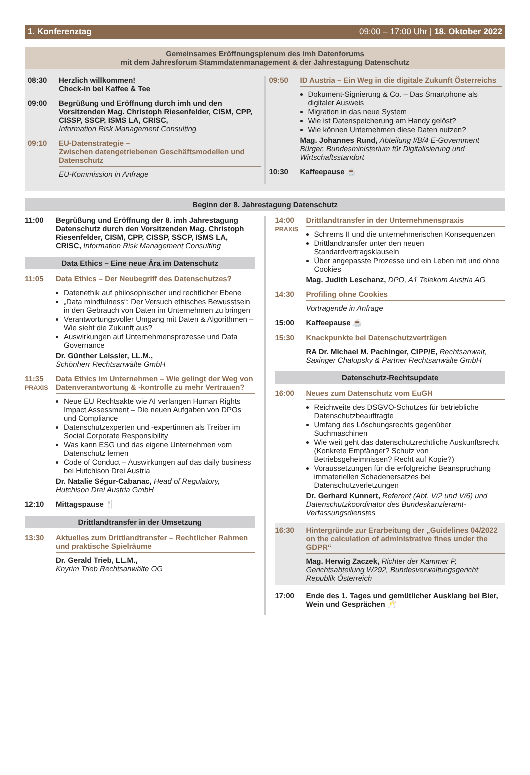1. Konferenztag 09:00 – 17:00 Uhr | 18. Oktober 2022
Gemeinsames Eröffnungsplenum des imh Datenforums
mit dem Jahresforum Stammdatenmanagement & der Jahrestagung Datenschutz
08:30 Herzlich willkommen!
Check-in bei Kaffee & Tee
09:00 Begrüßung und Eröffnung durch imh und den Vorsitzenden Mag. Christoph Riesenfelder, CISM, CPP, CISSP, SSCP, ISMS LA, CRISC,
Information Risk Management Consulting
09:10 EU-Datenstrategie –
Zwischen datengetriebenen Geschäftsmodellen und Datenschutz
EU-Kommission in Anfrage
09:50 ID Austria – Ein Weg in die digitale Zukunft Österreichs
Dokument-Signierung & Co. – Das Smartphone als digitaler Ausweis
Migration in das neue System
Wie ist Datenspeicherung am Handy gelöst?
Wie können Unternehmen diese Daten nutzen?
Mag. Johannes Rund, Abteilung I/B/4 E-Government Bürger, Bundesministerium für Digitalisierung und Wirtschaftsstandort
10:30 Kaffeepause ☕
Beginn der 8. Jahrestagung Datenschutz
11:00 Begrüßung und Eröffnung der 8. imh Jahrestagung Datenschutz durch den Vorsitzenden Mag. Christoph Riesenfelder, CISM, CPP, CISSP, SSCP, ISMS LA, CRISC, Information Risk Management Consulting
Data Ethics – Eine neue Ära im Datenschutz
11:05 Data Ethics – Der Neubegriff des Datenschutzes?
Datenethik auf philosophischer und rechtlicher Ebene
„Data mindfulness“: Der Versuch ethisches Bewusstsein in den Gebrauch von Daten im Unternehmen zu bringen
Verantwortungsvoller Umgang mit Daten & Algorithmen – Wie sieht die Zukunft aus?
Auswirkungen auf Unternehmensprozesse und Data Governance
Dr. Günther Leissler, LL.M.,
Schönherr Rechtsanwälte GmbH
11:35
PRAXIS
Data Ethics im Unternehmen – Wie gelingt der Weg von Datenverantwortung & -kontrolle zu mehr Vertrauen?
Neue EU Rechtsakte wie AI verlangen Human Rights Impact Assessment – Die neuen Aufgaben von DPOs und Compliance
Datenschutzexperten und -expertinnen als Treiber im Social Corporate Responsibility
Was kann ESG und das eigene Unternehmen vom Datenschutz lernen
Code of Conduct – Auswirkungen auf das daily business bei Hutchison Drei Austria
Dr. Natalie Ségur-Cabanac, Head of Regulatory, Hutchison Drei Austria GmbH
12:10 Mittagspause 🍴
Drittlandtransfer in der Umsetzung
13:30 Aktuelles zum Drittlandtransfer – Rechtlicher Rahmen und praktische Spielräume
Dr. Gerald Trieb, LL.M.,
Knyrim Trieb Rechtsanwälte OG
14:00
PRAXIS
Drittlandtransfer in der Unternehmenspraxis
Schrems II und die unternehmerischen Konsequenzen
Drittlandtransfer unter den neuen Standardvertragsklauseln
Über angepasste Prozesse und ein Leben mit und ohne Cookies
Mag. Judith Leschanz, DPO, A1 Telekom Austria AG
14:30 Profiling ohne Cookies
Vortragende in Anfrage
15:00 Kaffeepause ☕
15:30 Knackpunkte bei Datenschutzverträgen
RA Dr. Michael M. Pachinger, CIPP/E, Rechtsanwalt, Saxinger Chalupsky & Partner Rechtsanwälte GmbH
Datenschutz-Rechtsupdate
16:00 Neues zum Datenschutz vom EuGH
Reichweite des DSGVO-Schutzes für betriebliche Datenschutzbeauftragte
Umfang des Löschungsrechts gegenüber Suchmaschinen
Wie weit geht das datenschutzrechtliche Auskunftsrecht (Konkrete Empfänger? Schutz von Betriebsgeheimnissen? Recht auf Kopie?)
Voraussetzungen für die erfolgreiche Beanspruchung immateriellen Schadenersatzes bei Datenschutzverletzungen
Dr. Gerhard Kunnert, Referent (Abt. V/2 und V/6) und Datenschutzkoordinator des Bundeskanzleramt-Verfassungsdienstes
16:30 Hintergründe zur Erarbeitung der „Guidelines 04/2022 on the calculation of administrative fines under the GDPR“
Mag. Herwig Zaczek, Richter der Kammer P, Gerichtsabteilung W292, Bundesverwaltungsgericht Republik Österreich
17:00 Ende des 1. Tages und gemütlicher Ausklang bei Bier, Wein und Gesprächen 🥂